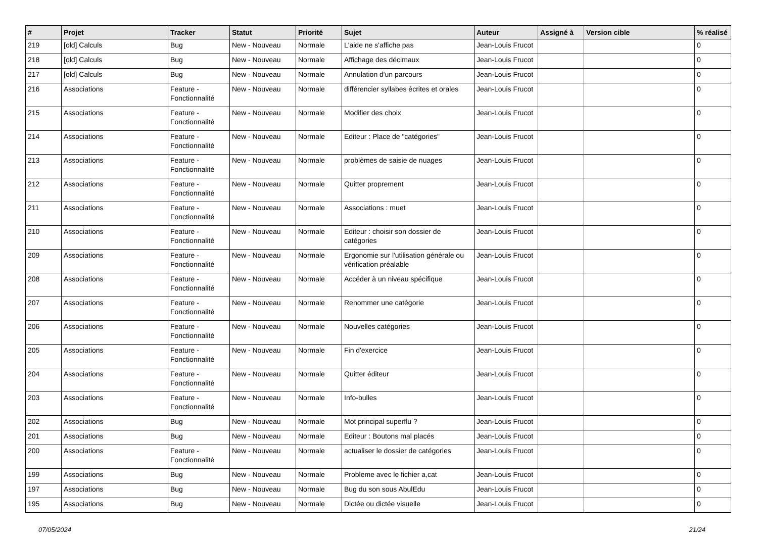| # | Projet | Tracker | Statut | Priorité | Sujet | Auteur | Assigné à | Version cible | % réalisé |
| --- | --- | --- | --- | --- | --- | --- | --- | --- | --- |
| 219 | [old] Calculs | Bug | New - Nouveau | Normale | L'aide ne s'affiche pas | Jean-Louis Frucot | | | 0 |
| 218 | [old] Calculs | Bug | New - Nouveau | Normale | Affichage des décimaux | Jean-Louis Frucot | | | 0 |
| 217 | [old] Calculs | Bug | New - Nouveau | Normale | Annulation d'un parcours | Jean-Louis Frucot | | | 0 |
| 216 | Associations | Feature - Fonctionnalité | New - Nouveau | Normale | différencier syllabes écrites et orales | Jean-Louis Frucot | | | 0 |
| 215 | Associations | Feature - Fonctionnalité | New - Nouveau | Normale | Modifier des choix | Jean-Louis Frucot | | | 0 |
| 214 | Associations | Feature - Fonctionnalité | New - Nouveau | Normale | Editeur : Place de "catégories" | Jean-Louis Frucot | | | 0 |
| 213 | Associations | Feature - Fonctionnalité | New - Nouveau | Normale | problèmes de saisie de nuages | Jean-Louis Frucot | | | 0 |
| 212 | Associations | Feature - Fonctionnalité | New - Nouveau | Normale | Quitter proprement | Jean-Louis Frucot | | | 0 |
| 211 | Associations | Feature - Fonctionnalité | New - Nouveau | Normale | Associations : muet | Jean-Louis Frucot | | | 0 |
| 210 | Associations | Feature - Fonctionnalité | New - Nouveau | Normale | Editeur : choisir son dossier de catégories | Jean-Louis Frucot | | | 0 |
| 209 | Associations | Feature - Fonctionnalité | New - Nouveau | Normale | Ergonomie sur l'utilisation générale ou vérification préalable | Jean-Louis Frucot | | | 0 |
| 208 | Associations | Feature - Fonctionnalité | New - Nouveau | Normale | Accéder à un niveau spécifique | Jean-Louis Frucot | | | 0 |
| 207 | Associations | Feature - Fonctionnalité | New - Nouveau | Normale | Renommer une catégorie | Jean-Louis Frucot | | | 0 |
| 206 | Associations | Feature - Fonctionnalité | New - Nouveau | Normale | Nouvelles catégories | Jean-Louis Frucot | | | 0 |
| 205 | Associations | Feature - Fonctionnalité | New - Nouveau | Normale | Fin d'exercice | Jean-Louis Frucot | | | 0 |
| 204 | Associations | Feature - Fonctionnalité | New - Nouveau | Normale | Quitter éditeur | Jean-Louis Frucot | | | 0 |
| 203 | Associations | Feature - Fonctionnalité | New - Nouveau | Normale | Info-bulles | Jean-Louis Frucot | | | 0 |
| 202 | Associations | Bug | New - Nouveau | Normale | Mot principal superflu ? | Jean-Louis Frucot | | | 0 |
| 201 | Associations | Bug | New - Nouveau | Normale | Editeur : Boutons mal placés | Jean-Louis Frucot | | | 0 |
| 200 | Associations | Feature - Fonctionnalité | New - Nouveau | Normale | actualiser le dossier de catégories | Jean-Louis Frucot | | | 0 |
| 199 | Associations | Bug | New - Nouveau | Normale | Probleme avec le fichier a,cat | Jean-Louis Frucot | | | 0 |
| 197 | Associations | Bug | New - Nouveau | Normale | Bug du son sous AbulEdu | Jean-Louis Frucot | | | 0 |
| 195 | Associations | Bug | New - Nouveau | Normale | Dictée ou dictée visuelle | Jean-Louis Frucot | | | 0 |
07/05/2024 21/24